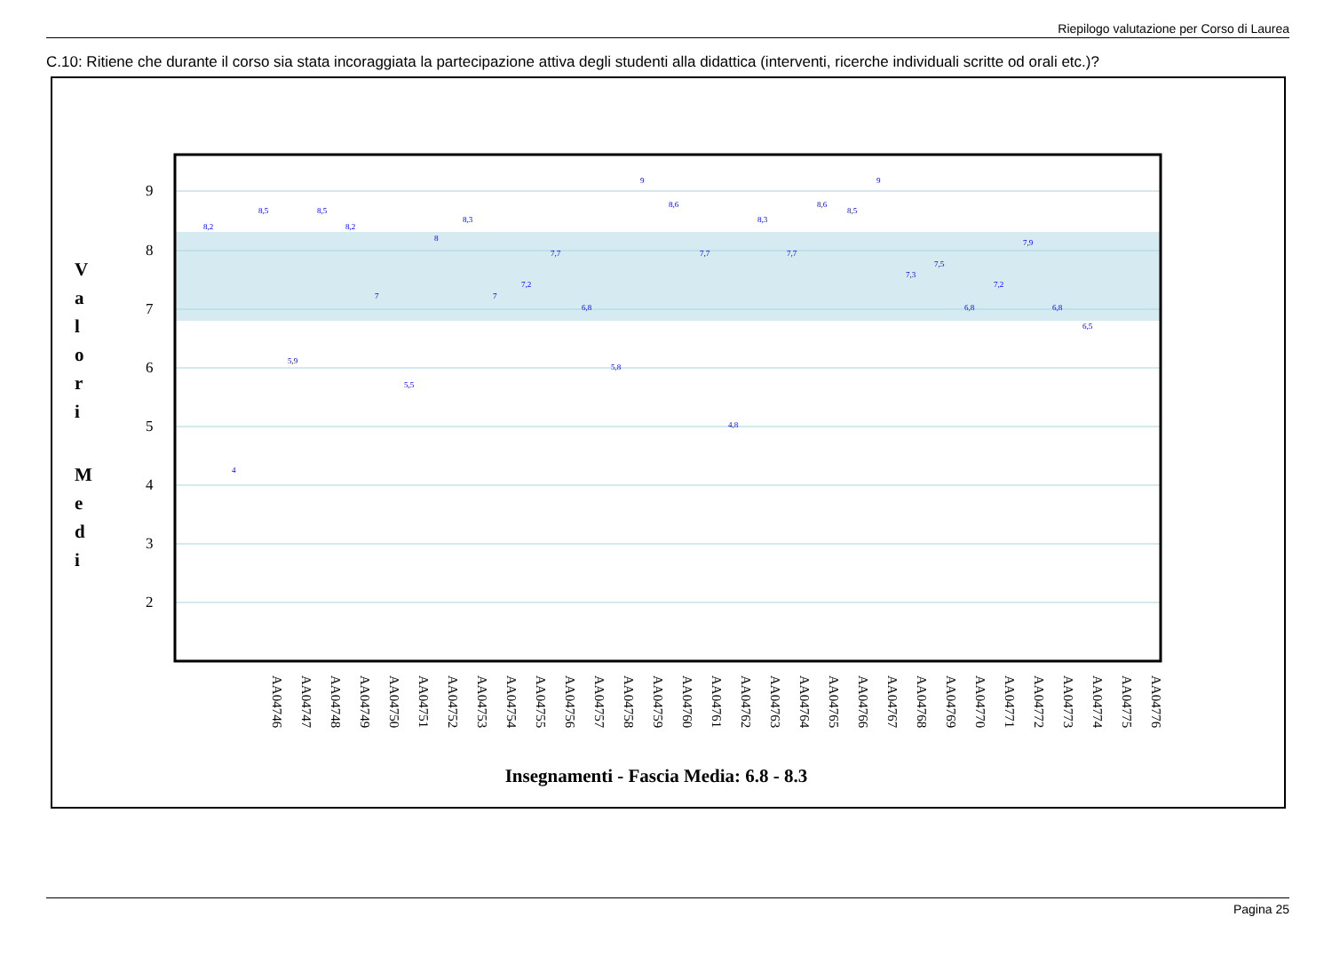Riepilogo valutazione per Corso di Laurea
C.10: Ritiene che durante il corso sia stata incoraggiata la partecipazione attiva degli studenti alla didattica (interventi, ricerche individuali scritte od orali etc.)?
9
8
7
6
5
4
3
2
V
a
l
o
r
i
M
e
d
i
Insegnamenti - Fascia Media: 6.8 - 8.3
8,2
4
8,5
5,9
8,5
8,2
7
5,5
8
8,3
7
7,2
7,7
6,8
5,8
9
8,6
7,7
4,8
8,3
7,7
8,6
8,5
9
7,3
7,5
6,8
7,2
7,9
6,8
6,5
AA04746
AA04747
AA04748
AA04749
AA04750
AA04751
AA04752
AA04753
AA04754
AA04755
AA04756
AA04757
AA04758
AA04759
AA04760
AA04761
AA04762
AA04763
AA04764
AA04765
AA04766
AA04767
AA04768
AA04769
AA04770
AA04771
AA04772
AA04773
AA04774
AA04775
AA04776
Pagina 25